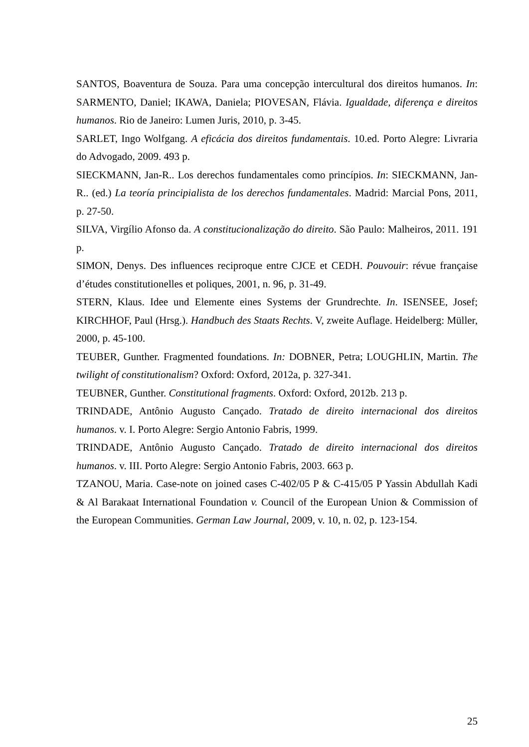SANTOS, Boaventura de Souza. Para uma concepção intercultural dos direitos humanos. In: SARMENTO, Daniel; IKAWA, Daniela; PIOVESAN, Flávia. Igualdade, diferença e direitos humanos. Rio de Janeiro: Lumen Juris, 2010, p. 3-45.
SARLET, Ingo Wolfgang. A eficácia dos direitos fundamentais. 10.ed. Porto Alegre: Livraria do Advogado, 2009. 493 p.
SIECKMANN, Jan-R.. Los derechos fundamentales como princípios. In: SIECKMANN, Jan-R.. (ed.) La teoría principialista de los derechos fundamentales. Madrid: Marcial Pons, 2011, p. 27-50.
SILVA, Virgílio Afonso da. A constitucionalização do direito. São Paulo: Malheiros, 2011. 191 p.
SIMON, Denys. Des influences reciproque entre CJCE et CEDH. Pouvouir: révue française d’études constitutionelles et poliques, 2001, n. 96, p. 31-49.
STERN, Klaus. Idee und Elemente eines Systems der Grundrechte. In. ISENSEE, Josef; KIRCHHOF, Paul (Hrsg.). Handbuch des Staats Rechts. V, zweite Auflage. Heidelberg: Müller, 2000, p. 45-100.
TEUBER, Gunther. Fragmented foundations. In: DOBNER, Petra; LOUGHLIN, Martin. The twilight of constitutionalism? Oxford: Oxford, 2012a, p. 327-341.
TEUBNER, Gunther. Constitutional fragments. Oxford: Oxford, 2012b. 213 p.
TRINDADE, Antônio Augusto Cançado. Tratado de direito internacional dos direitos humanos. v. I. Porto Alegre: Sergio Antonio Fabris, 1999.
TRINDADE, Antônio Augusto Cançado. Tratado de direito internacional dos direitos humanos. v. III. Porto Alegre: Sergio Antonio Fabris, 2003. 663 p.
TZANOU, Maria. Case-note on joined cases C-402/05 P & C-415/05 P Yassin Abdullah Kadi & Al Barakaat International Foundation v. Council of the European Union & Commission of the European Communities. German Law Journal, 2009, v. 10, n. 02, p. 123-154.
25